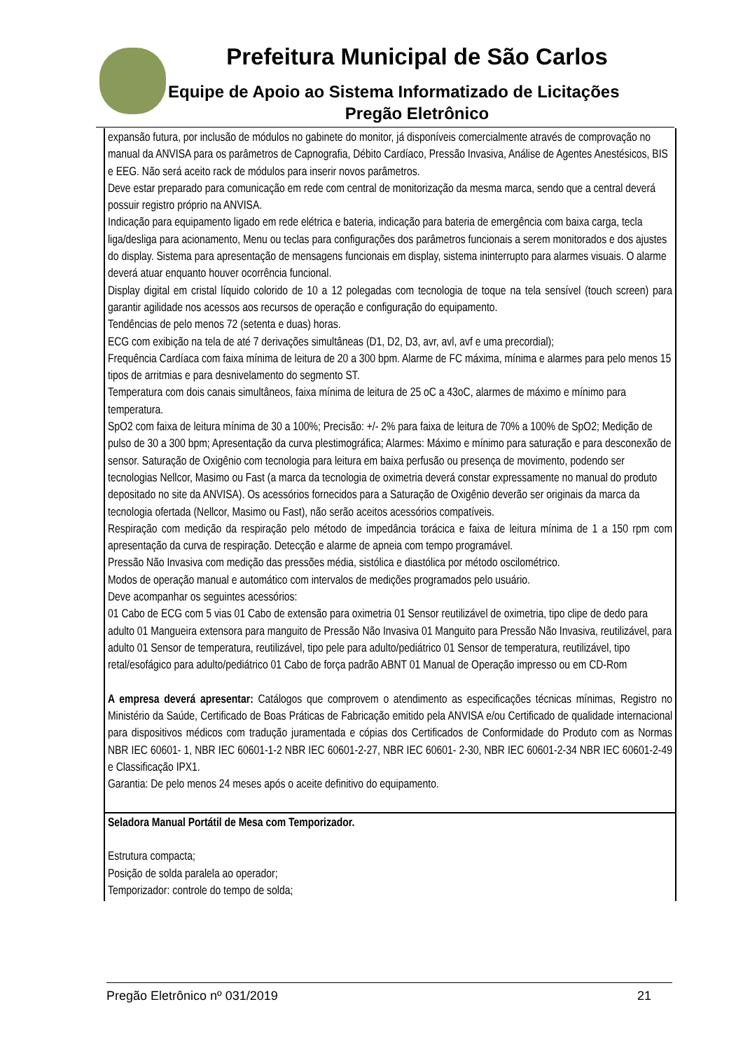Prefeitura Municipal de São Carlos
Equipe de Apoio ao Sistema Informatizado de Licitações
Pregão Eletrônico
| expansão futura, por inclusão de módulos no gabinete do monitor, já disponíveis comercialmente através de comprovação no manual da ANVISA para os parâmetros de Capnografia, Débito Cardíaco, Pressão Invasiva, Análise de Agentes Anestésicos, BIS e EEG. Não será aceito rack de módulos para inserir novos parâmetros. Deve estar preparado para comunicação em rede com central de monitorização da mesma marca, sendo que a central deverá possuir registro próprio na ANVISA. Indicação para equipamento ligado em rede elétrica e bateria, indicação para bateria de emergência com baixa carga, tecla liga/desliga para acionamento, Menu ou teclas para configurações dos parâmetros funcionais a serem monitorados e dos ajustes do display. Sistema para apresentação de mensagens funcionais em display, sistema ininterrupto para alarmes visuais. O alarme deverá atuar enquanto houver ocorrência funcional. Display digital em cristal líquido colorido de 10 a 12 polegadas com tecnologia de toque na tela sensível (touch screen) para garantir agilidade nos acessos aos recursos de operação e configuração do equipamento. Tendências de pelo menos 72 (setenta e duas) horas. ECG com exibição na tela de até 7 derivações simultâneas (D1, D2, D3, avr, avl, avf e uma precordial); Frequência Cardíaca com faixa mínima de leitura de 20 a 300 bpm. Alarme de FC máxima, mínima e alarmes para pelo menos 15 tipos de arritmias e para desnivelamento do segmento ST. Temperatura com dois canais simultâneos, faixa mínima de leitura de 25 oC a 43oC, alarmes de máximo e mínimo para temperatura. SpO2 com faixa de leitura mínima de 30 a 100%; Precisão: +/- 2% para faixa de leitura de 70% a 100% de SpO2; Medição de pulso de 30 a 300 bpm; Apresentação da curva plestimográfica; Alarmes: Máximo e mínimo para saturação e para desconexão de sensor. Saturação de Oxigênio com tecnologia para leitura em baixa perfusão ou presença de movimento, podendo ser tecnologias Nellcor, Masimo ou Fast (a marca da tecnologia de oximetria deverá constar expressamente no manual do produto depositado no site da ANVISA). Os acessórios fornecidos para a Saturação de Oxigênio deverão ser originais da marca da tecnologia ofertada (Nellcor, Masimo ou Fast), não serão aceitos acessórios compatíveis. Respiração com medição da respiração pelo método de impedância torácica e faixa de leitura mínima de 1 a 150 rpm com apresentação da curva de respiração. Detecção e alarme de apneia com tempo programável. Pressão Não Invasiva com medição das pressões média, sistólica e diastólica por método oscilométrico. Modos de operação manual e automático com intervalos de medições programados pelo usuário. Deve acompanhar os seguintes acessórios: 01 Cabo de ECG com 5 vias 01 Cabo de extensão para oximetria 01 Sensor reutilizável de oximetria, tipo clipe de dedo para adulto 01 Mangueira extensora para manguito de Pressão Não Invasiva 01 Manguito para Pressão Não Invasiva, reutilizável, para adulto 01 Sensor de temperatura, reutilizável, tipo pele para adulto/pediátrico 01 Sensor de temperatura, reutilizável, tipo retal/esofágico para adulto/pediátrico 01 Cabo de força padrão ABNT 01 Manual de Operação impresso ou em CD-Rom A empresa deverá apresentar: Catálogos que comprovem o atendimento as especificações técnicas mínimas, Registro no Ministério da Saúde, Certificado de Boas Práticas de Fabricação emitido pela ANVISA e/ou Certificado de qualidade internacional para dispositivos médicos com tradução juramentada e cópias dos Certificados de Conformidade do Produto com as Normas NBR IEC 60601- 1, NBR IEC 60601-1-2 NBR IEC 60601-2-27, NBR IEC 60601- 2-30, NBR IEC 60601-2-34 NBR IEC 60601-2-49 e Classificação IPX1. Garantia: De pelo menos 24 meses após o aceite definitivo do equipamento. |
| Seladora Manual Portátil de Mesa com Temporizador. Estrutura compacta; Posição de solda paralela ao operador; Temporizador: controle do tempo de solda; |
Pregão Eletrônico nº 031/2019 21